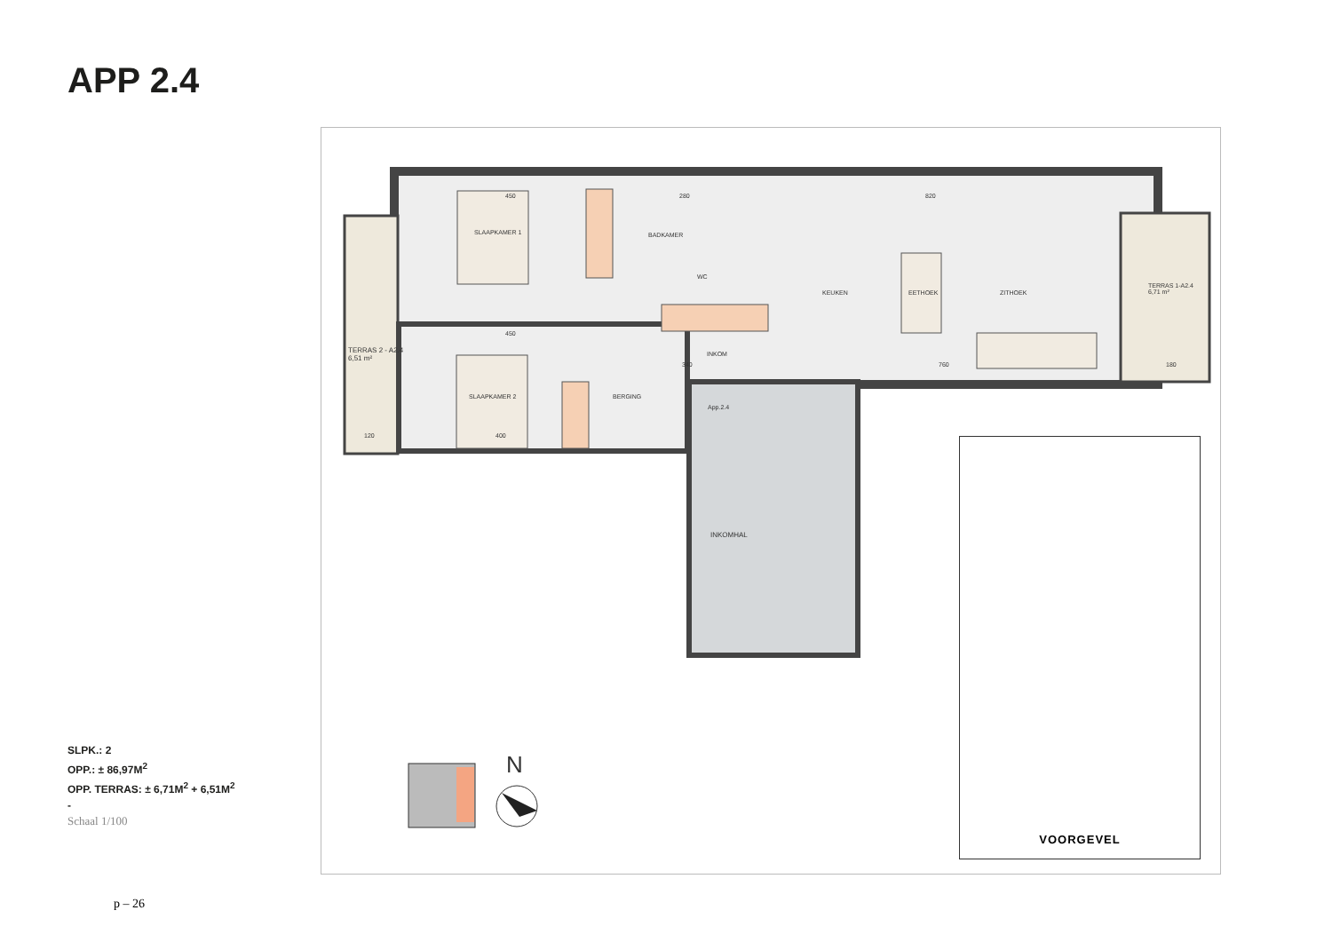APP 2.4
SLAAPKAMER 1
SLAAPKAMER 2
BADKAMER
WC
KEUKEN EETHOEK ZITHOEK
INKOM
BERGING
App.2.4
INKOMHAL
TERRAS 2 - A2.4
6,51 m²
TERRAS 1-A2.4
6,71 m²
450 280 820
450
340 760 180
400
120
N
VOORGEVEL
SLPK.: 2
OPP.: ± 86,97M<sup>2</sup>
OPP. TERRAS: ± 6,71M<sup>2</sup> + 6,51M<sup>2</sup>
-
Schaal 1/100
p – 26